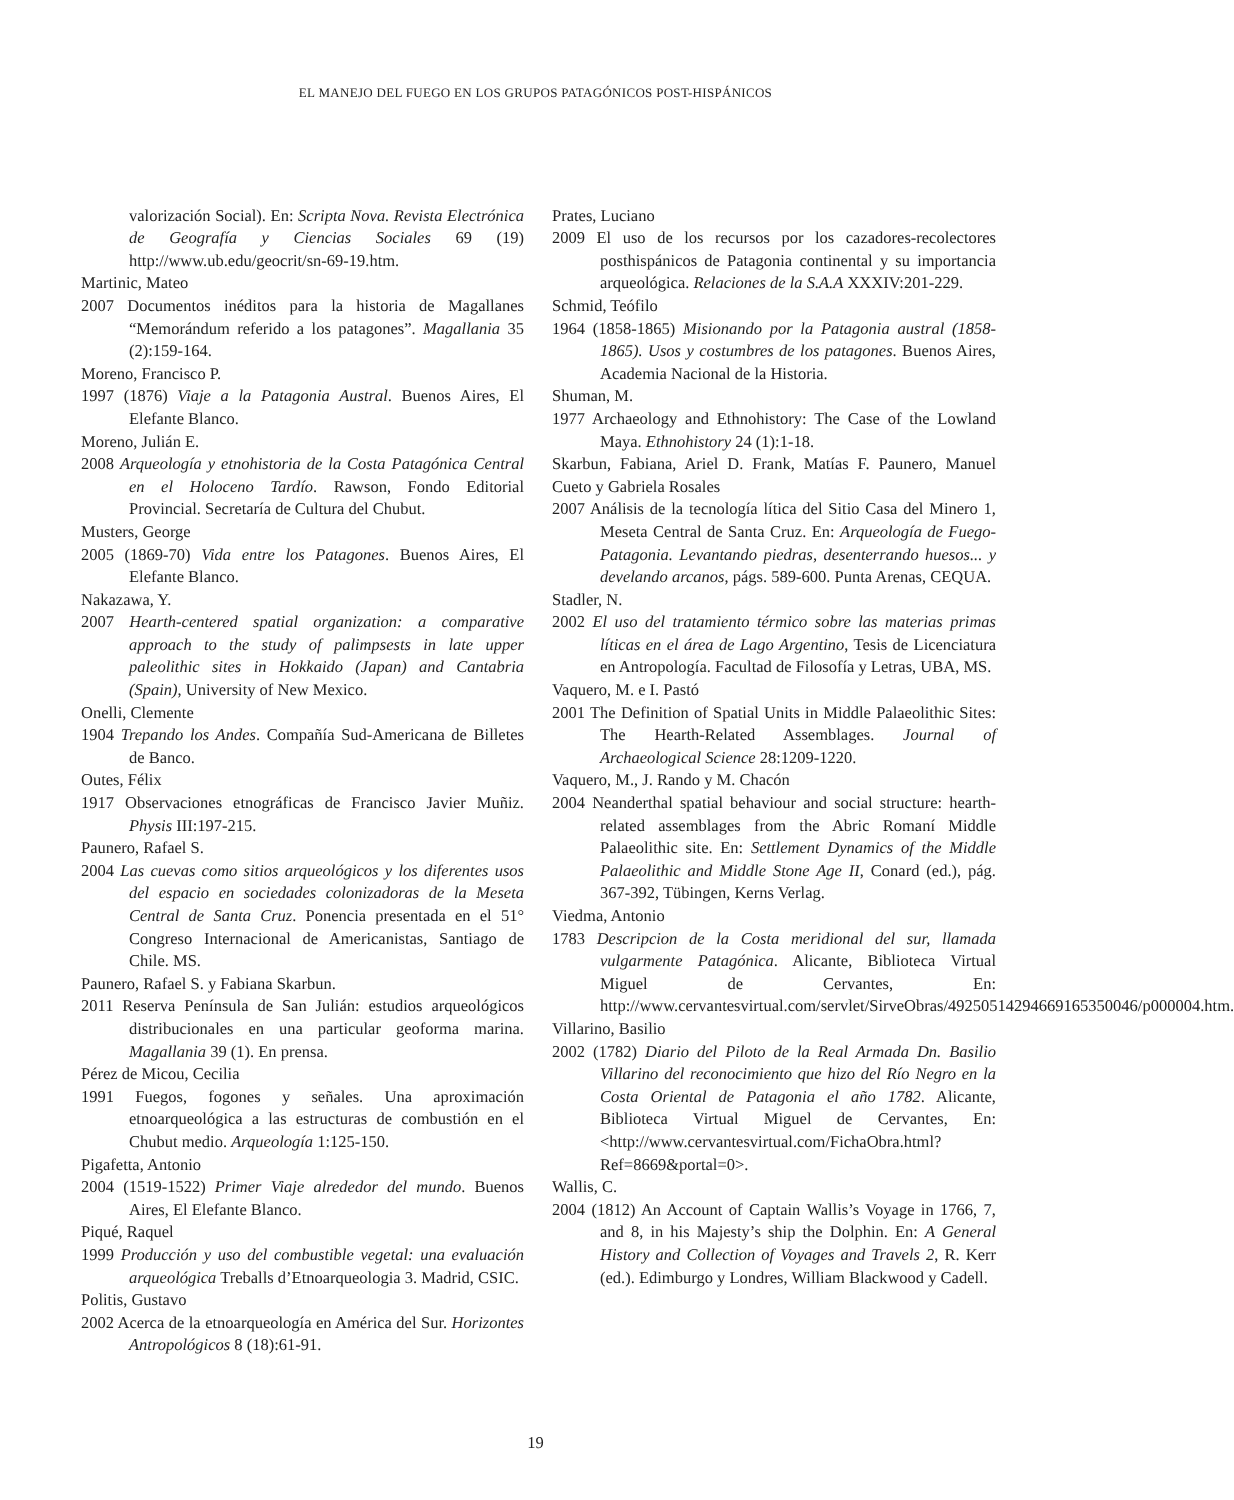EL MANEJO DEL FUEGO EN LOS GRUPOS PATAGÓNICOS POST-HISPÁNICOS
valorización Social). En: Scripta Nova. Revista Electrónica de Geografía y Ciencias Sociales 69 (19) http://www.ub.edu/geocrit/sn-69-19.htm.
Martinic, Mateo
2007 Documentos inéditos para la historia de Magallanes “Memorándum referido a los patagones”. Magallania 35 (2):159-164.
Moreno, Francisco P.
1997 (1876) Viaje a la Patagonia Austral. Buenos Aires, El Elefante Blanco.
Moreno, Julián E.
2008 Arqueología y etnohistoria de la Costa Patagónica Central en el Holoceno Tardío. Rawson, Fondo Editorial Provincial. Secretaría de Cultura del Chubut.
Musters, George
2005 (1869-70) Vida entre los Patagones. Buenos Aires, El Elefante Blanco.
Nakazawa, Y.
2007 Hearth-centered spatial organization: a comparative approach to the study of palimpsests in late upper paleolithic sites in Hokkaido (Japan) and Cantabria (Spain), University of New Mexico.
Onelli, Clemente
1904 Trepando los Andes. Compañía Sud-Americana de Billetes de Banco.
Outes, Félix
1917 Observaciones etnográficas de Francisco Javier Muñiz. Physis III:197-215.
Paunero, Rafael S.
2004 Las cuevas como sitios arqueológicos y los diferentes usos del espacio en sociedades colonizadoras de la Meseta Central de Santa Cruz. Ponencia presentada en el 51° Congreso Internacional de Americanistas, Santiago de Chile. MS.
Paunero, Rafael S. y Fabiana Skarbun.
2011 Reserva Península de San Julián: estudios arqueológicos distribucionales en una particular geoforma marina. Magallania 39 (1). En prensa.
Pérez de Micou, Cecilia
1991 Fuegos, fogones y señales. Una aproximación etnoarqueológica a las estructuras de combustión en el Chubut medio. Arqueología 1:125-150.
Pigafetta, Antonio
2004 (1519-1522) Primer Viaje alrededor del mundo. Buenos Aires, El Elefante Blanco.
Piqué, Raquel
1999 Producción y uso del combustible vegetal: una evaluación arqueológica Treballs d’Etnoarqueologia 3. Madrid, CSIC.
Politis, Gustavo
2002 Acerca de la etnoarqueología en América del Sur. Horizontes Antropológicos 8 (18):61-91.
Prates, Luciano
2009 El uso de los recursos por los cazadores-recolectores posthispánicos de Patagonia continental y su importancia arqueológica. Relaciones de la S.A.A XXXIV:201-229.
Schmid, Teófilo
1964 (1858-1865) Misionando por la Patagonia austral (1858-1865). Usos y costumbres de los patagones. Buenos Aires, Academia Nacional de la Historia.
Shuman, M.
1977 Archaeology and Ethnohistory: The Case of the Lowland Maya. Ethnohistory 24 (1):1-18.
Skarbun, Fabiana, Ariel D. Frank, Matías F. Paunero, Manuel Cueto y Gabriela Rosales
2007 Análisis de la tecnología lítica del Sitio Casa del Minero 1, Meseta Central de Santa Cruz. En: Arqueología de Fuego-Patagonia. Levantando piedras, desenterrando huesos... y develando arcanos, págs. 589-600. Punta Arenas, CEQUA.
Stadler, N.
2002 El uso del tratamiento térmico sobre las materias primas líticas en el área de Lago Argentino, Tesis de Licenciatura en Antropología. Facultad de Filosofía y Letras, UBA, MS.
Vaquero, M. e I. Pastó
2001 The Definition of Spatial Units in Middle Palaeolithic Sites: The Hearth-Related Assemblages. Journal of Archaeological Science 28:1209-1220.
Vaquero, M., J. Rando y M. Chacón
2004 Neanderthal spatial behaviour and social structure: hearth-related assemblages from the Abric Romaní Middle Palaeolithic site. En: Settlement Dynamics of the Middle Palaeolithic and Middle Stone Age II, Conard (ed.), pág. 367-392, Tübingen, Kerns Verlag.
Viedma, Antonio
1783 Descripcion de la Costa meridional del sur, llamada vulgarmente Patagónica. Alicante, Biblioteca Virtual Miguel de Cervantes, En: http://www.cervantesvirtual.com/servlet/SirveObras/49250514294669165350046/p000004.htm.
Villarino, Basilio
2002 (1782) Diario del Piloto de la Real Armada Dn. Basilio Villarino del reconocimiento que hizo del Río Negro en la Costa Oriental de Patagonia el año 1782. Alicante, Biblioteca Virtual Miguel de Cervantes, En: <http://www.cervantesvirtual.com/FichaObra.html?Ref=8669&portal=0>.
Wallis, C.
2004 (1812) An Account of Captain Wallis’s Voyage in 1766, 7, and 8, in his Majesty’s ship the Dolphin. En: A General History and Collection of Voyages and Travels 2, R. Kerr (ed.). Edimburgo y Londres, William Blackwood y Cadell.
19